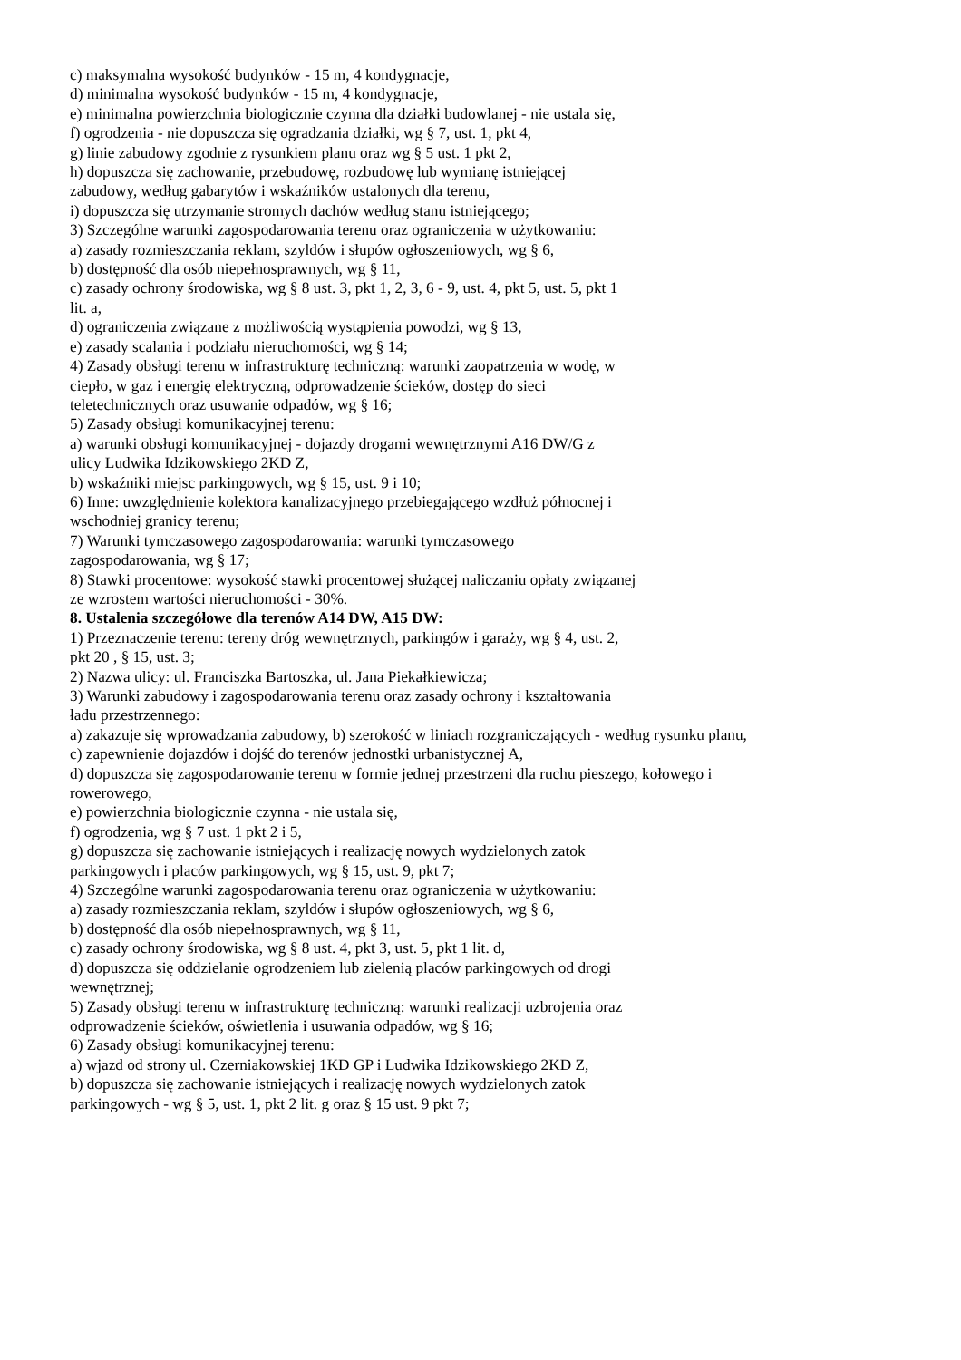c) maksymalna wysokość budynków - 15 m, 4 kondygnacje,
d) minimalna wysokość budynków - 15 m, 4 kondygnacje,
e) minimalna powierzchnia biologicznie czynna dla działki budowlanej - nie ustala się,
f) ogrodzenia - nie dopuszcza się ogradzania działki, wg § 7, ust. 1, pkt 4,
g) linie zabudowy zgodnie z rysunkiem planu oraz wg § 5 ust. 1 pkt 2,
h) dopuszcza się zachowanie, przebudowę, rozbudowę lub wymianę istniejącej
zabudowy, według gabarytów i wskaźników ustalonych dla terenu,
i) dopuszcza się utrzymanie stromych dachów według stanu istniejącego;
3) Szczególne warunki zagospodarowania terenu oraz ograniczenia w użytkowaniu:
a) zasady rozmieszczania reklam, szyldów i słupów ogłoszeniowych, wg § 6,
b) dostępność dla osób niepełnosprawnych, wg § 11,
c) zasady ochrony środowiska, wg § 8 ust. 3, pkt 1, 2, 3, 6 - 9, ust. 4, pkt 5, ust. 5, pkt 1
lit. a,
d) ograniczenia związane z możliwością wystąpienia powodzi, wg § 13,
e) zasady scalania i podziału nieruchomości, wg § 14;
4) Zasady obsługi terenu w infrastrukturę techniczną: warunki zaopatrzenia w wodę, w
ciepło, w gaz i energię elektryczną, odprowadzenie ścieków, dostęp do sieci
teletechnicznych oraz usuwanie odpadów, wg § 16;
5) Zasady obsługi komunikacyjnej terenu:
a) warunki obsługi komunikacyjnej - dojazdy drogami wewnętrznymi A16 DW/G z
ulicy Ludwika Idzikowskiego 2KD Z,
b) wskaźniki miejsc parkingowych, wg § 15, ust. 9 i 10;
6) Inne: uwzględnienie kolektora kanalizacyjnego przebiegającego wzdłuż północnej i
wschodniej granicy terenu;
7) Warunki tymczasowego zagospodarowania: warunki tymczasowego
zagospodarowania, wg § 17;
8) Stawki procentowe: wysokość stawki procentowej służącej naliczaniu opłaty związanej
ze wzrostem wartości nieruchomości - 30%.
8. Ustalenia szczegółowe dla terenów A14 DW, A15 DW:
1) Przeznaczenie terenu: tereny dróg wewnętrznych, parkingów i garaży, wg § 4, ust. 2,
pkt 20 , § 15, ust. 3;
2) Nazwa ulicy: ul. Franciszka Bartoszka, ul. Jana Piekałkiewicza;
3) Warunki zabudowy i zagospodarowania terenu oraz zasady ochrony i kształtowania
ładu przestrzennego:
a) zakazuje się wprowadzania zabudowy, b) szerokość w liniach rozgraniczających - według rysunku planu,
c) zapewnienie dojazdów i dojść do terenów jednostki urbanistycznej A,
d) dopuszcza się zagospodarowanie terenu w formie jednej przestrzeni dla ruchu pieszego, kołowego i
rowerowego,
e) powierzchnia biologicznie czynna - nie ustala się,
f) ogrodzenia, wg § 7 ust. 1 pkt 2 i 5,
g) dopuszcza się zachowanie istniejących i realizację nowych wydzielonych zatok
parkingowych i placów parkingowych, wg § 15, ust. 9, pkt 7;
4) Szczególne warunki zagospodarowania terenu oraz ograniczenia w użytkowaniu:
a) zasady rozmieszczania reklam, szyldów i słupów ogłoszeniowych, wg § 6,
b) dostępność dla osób niepełnosprawnych, wg § 11,
c) zasady ochrony środowiska, wg § 8 ust. 4, pkt 3, ust. 5, pkt 1 lit. d,
d) dopuszcza się oddzielanie ogrodzeniem lub zielenią placów parkingowych od drogi
wewnętrznej;
5) Zasady obsługi terenu w infrastrukturę techniczną: warunki realizacji uzbrojenia oraz
odprowadzenie ścieków, oświetlenia i usuwania odpadów, wg § 16;
6) Zasady obsługi komunikacyjnej terenu:
a) wjazd od strony ul. Czerniakowskiej 1KD GP i Ludwika Idzikowskiego 2KD Z,
b) dopuszcza się zachowanie istniejących i realizację nowych wydzielonych zatok
parkingowych - wg § 5, ust. 1, pkt 2 lit. g oraz § 15 ust. 9 pkt 7;